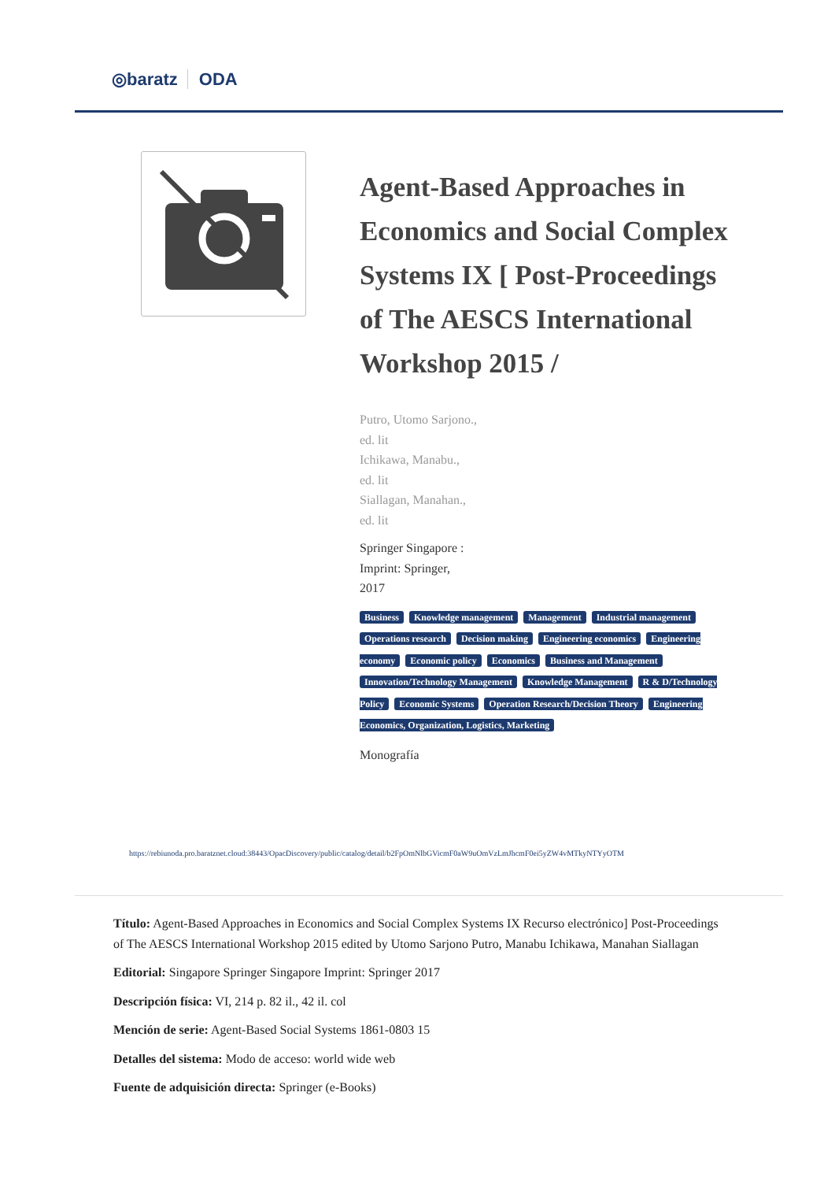◎baratz ODA
Agent-Based Approaches in Economics and Social Complex Systems IX [ Post-Proceedings of The AESCS International Workshop 2015 /
Putro, Utomo Sarjono.,
ed. lit
Ichikawa, Manabu.,
ed. lit
Siallagan, Manahan.,
ed. lit
Springer Singapore :
Imprint: Springer,
2017
Business Knowledge management Management Industrial management Operations research Decision making Engineering economics Engineering economy Economic policy Economics Business and Management Innovation/Technology Management Knowledge Management R & D/Technology Policy Economic Systems Operation Research/Decision Theory Engineering Economics, Organization, Logistics, Marketing
Monografía
https://rebiunoda.pro.baratznet.cloud:38443/OpacDiscovery/public/catalog/detail/b2FpOmNlbGVicmF0aW9uOmVzLmJhcmF0ei5yZW4vMTkyNTYyOTM
Título: Agent-Based Approaches in Economics and Social Complex Systems IX Recurso electrónico] Post-Proceedings of The AESCS International Workshop 2015 edited by Utomo Sarjono Putro, Manabu Ichikawa, Manahan Siallagan
Editorial: Singapore Springer Singapore Imprint: Springer 2017
Descripción física: VI, 214 p. 82 il., 42 il. col
Mención de serie: Agent-Based Social Systems 1861-0803 15
Detalles del sistema: Modo de acceso: world wide web
Fuente de adquisición directa: Springer (e-Books)